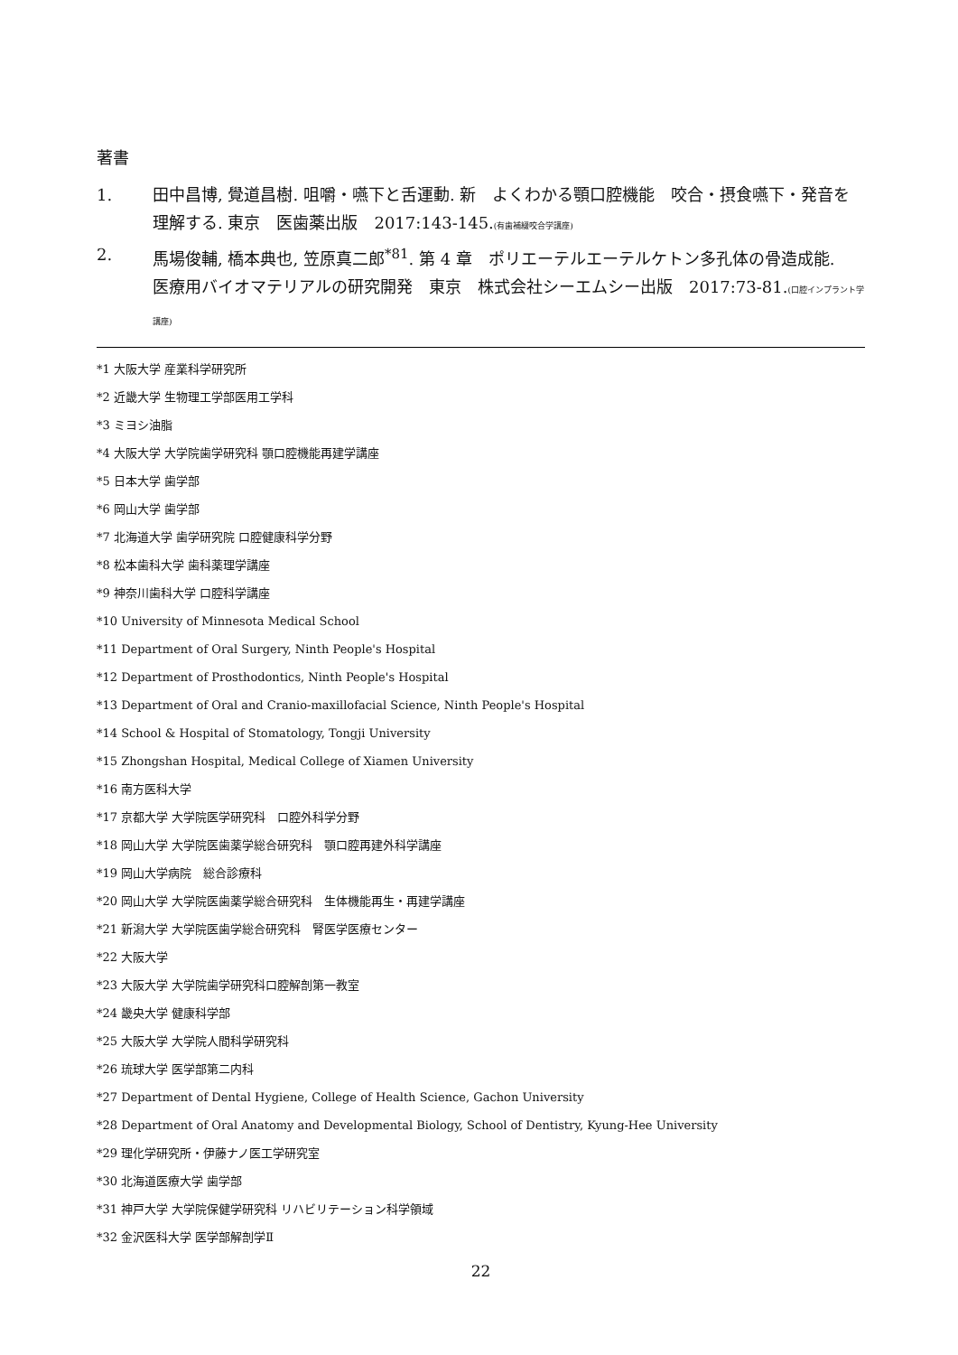著書
1. 田中昌博, 覺道昌樹. 咀嚼・嚥下と舌運動. 新　よくわかる顎口腔機能　咬合・摂食嚥下・発音を理解する. 東京　医歯薬出版　2017:143-145.(有歯補綴咬合学講座)
2. 馬場俊輔, 橋本典也, 笠原真二郎<sup>*81</sup>. 第 4 章　ポリエーテルエーテルケトン多孔体の骨造成能.　医療用バイオマテリアルの研究開発　東京　株式会社シーエムシー出版　2017:73-81.(口腔インプラント学講座)
*1 大阪大学 産業科学研究所
*2 近畿大学 生物理工学部医用工学科
*3 ミヨシ油脂
*4 大阪大学 大学院歯学研究科 顎口腔機能再建学講座
*5 日本大学 歯学部
*6 岡山大学 歯学部
*7 北海道大学 歯学研究院 口腔健康科学分野
*8 松本歯科大学 歯科薬理学講座
*9 神奈川歯科大学 口腔科学講座
*10 University of Minnesota Medical School
*11 Department of Oral Surgery, Ninth People's Hospital
*12 Department of Prosthodontics, Ninth People's Hospital
*13 Department of Oral and Cranio-maxillofacial Science, Ninth People's Hospital
*14 School & Hospital of Stomatology, Tongji University
*15 Zhongshan Hospital, Medical College of Xiamen University
*16 南方医科大学
*17 京都大学 大学院医学研究科　口腔外科学分野
*18 岡山大学 大学院医歯薬学総合研究科　顎口腔再建外科学講座
*19 岡山大学病院　総合診療科
*20 岡山大学 大学院医歯薬学総合研究科　生体機能再生・再建学講座
*21 新潟大学 大学院医歯学総合研究科　腎医学医療センター
*22 大阪大学
*23 大阪大学 大学院歯学研究科口腔解剖第一教室
*24 畿央大学 健康科学部
*25 大阪大学 大学院人間科学研究科
*26 琉球大学 医学部第二内科
*27 Department of Dental Hygiene, College of Health Science, Gachon University
*28 Department of Oral Anatomy and Developmental Biology, School of Dentistry, Kyung-Hee University
*29 理化学研究所・伊藤ナノ医工学研究室
*30 北海道医療大学 歯学部
*31 神戸大学 大学院保健学研究科 リハビリテーション科学領域
*32 金沢医科大学 医学部解剖学Ⅱ
22